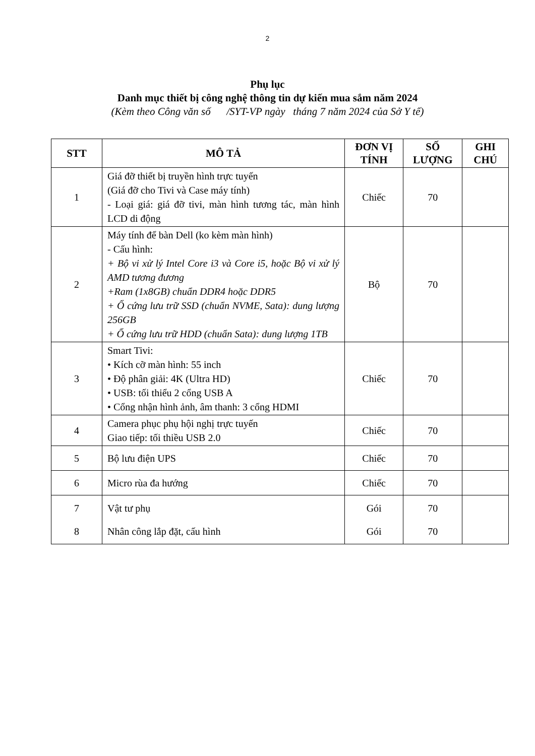2
Phụ lục
Danh mục thiết bị công nghệ thông tin dự kiến mua sắm năm 2024
(Kèm theo Công văn số /SYT-VP ngày tháng 7 năm 2024 của Sở Y tế)
| STT | MÔ TẢ | ĐƠN VỊ TÍNH | SỐ LƯỢNG | GHI CHÚ |
| --- | --- | --- | --- | --- |
| 1 | Giá đỡ thiết bị truyền hình trực tuyến (Giá đỡ cho Tivi và Case máy tính) - Loại giá: giá đỡ tivi, màn hình tương tác, màn hình LCD di động | Chiếc | 70 | |
| 2 | Máy tính để bàn Dell (ko kèm màn hình) - Cấu hình: + Bộ vi xử lý Intel Core i3 và Core i5, hoặc Bộ vi xử lý AMD tương đương +Ram (1x8GB) chuẩn DDR4 hoặc DDR5 + Ổ cứng lưu trữ SSD (chuẩn NVME, Sata): dung lượng 256GB + Ổ cứng lưu trữ HDD (chuẩn Sata): dung lượng 1TB | Bộ | 70 | |
| 3 | Smart Tivi: • Kích cỡ màn hình: 55 inch • Độ phân giải: 4K (Ultra HD) • USB: tối thiểu 2 cổng USB A • Cổng nhận hình ảnh, âm thanh: 3 cổng HDMI | Chiếc | 70 | |
| 4 | Camera phục phụ hội nghị trực tuyến Giao tiếp: tối thiều USB 2.0 | Chiếc | 70 | |
| 5 | Bộ lưu điện UPS | Chiếc | 70 | |
| 6 | Micro rùa đa hướng | Chiếc | 70 | |
| 7 8 | Vật tư phụ Nhân công lắp đặt, cấu hình | Gói Gói | 70 70 | |